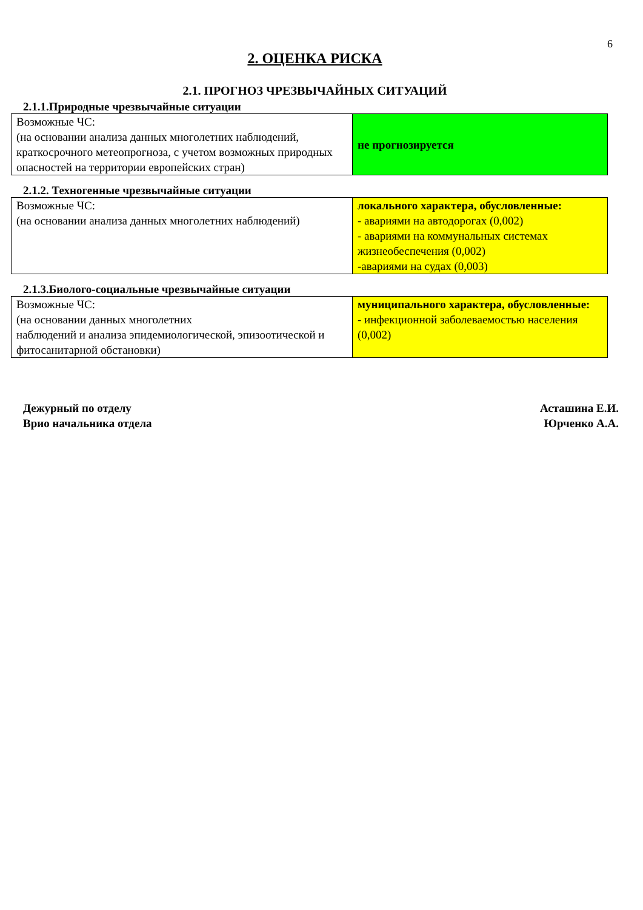6
2. ОЦЕНКА РИСКА
2.1. ПРОГНОЗ ЧРЕЗВЫЧАЙНЫХ СИТУАЦИЙ
2.1.1.Природные чрезвычайные ситуации
| Возможные ЧС: (на основании анализа данных многолетних наблюдений, краткосрочного метеопрогноза, с учетом возможных природных опасностей на территории европейских стран) | не прогнозируется |
2.1.2. Техногенные чрезвычайные ситуации
| Возможные ЧС: (на основании анализа данных многолетних наблюдений) | локального характера, обусловленные: - авариями на автодорогах (0,002) - авариями на коммунальных системах жизнеобеспечения (0,002) -авариями на судах (0,003) |
2.1.3.Биолого-социальные чрезвычайные ситуации
| Возможные ЧС: (на основании данных многолетних наблюдений и анализа эпидемиологической, эпизоотической и фитосанитарной обстановки) | муниципального характера, обусловленные: - инфекционной заболеваемостью населения (0,002) |
Дежурный по отделу
Врио начальника отдела
Асташина Е.И.
Юрченко А.А.